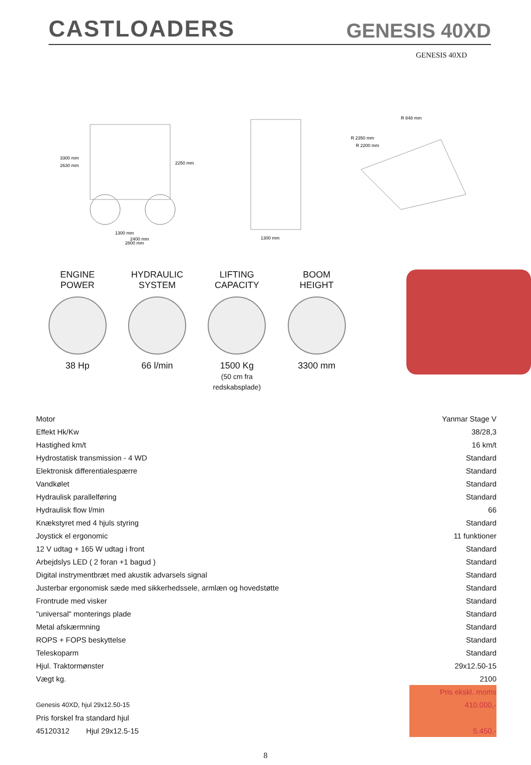CASTLOADERS
GENESIS 40XD
GENESIS 40XD
3300 mm
2630 mm
2250 mm
1300 mm
2400 mm
2800 mm
1300 mm
R 848 mm
R 2350 mm
R 2200 mm
ENGINE
POWER
38 Hp
HYDRAULIC
SYSTEM
66 l/min
LIFTING
CAPACITY
1500 Kg
(50 cm fra redskabsplade)
BOOM
HEIGHT
3300 mm
| Motor | Yanmar Stage V |
| Effekt Hk/Kw | 38/28,3 |
| Hastighed km/t | 16 km/t |
| Hydrostatisk transmission - 4 WD | Standard |
| Elektronisk differentialespærre | Standard |
| Vandkølet | Standard |
| Hydraulisk parallelføring | Standard |
| Hydraulisk flow l/min | 66 |
| Knækstyret med 4 hjuls styring | Standard |
| Joystick el ergonomic | 11 funktioner |
| 12 V udtag + 165 W udtag i front | Standard |
| Arbejdslys LED ( 2 foran +1 bagud ) | Standard |
| Digital instrymentbræt med akustik advarsels signal | Standard |
| Justerbar ergonomisk sæde med sikkerhedssele, armlæn og hovedstøtte | Standard |
| Frontrude med visker | Standard |
| "universal" monterings plade | Standard |
| Metal afskærmning | Standard |
| ROPS + FOPS beskyttelse | Standard |
| Teleskoparm | Standard |
| Hjul. Traktormønster | 29x12.50-15 |
| Vægt kg. | 2100 |
| | Pris ekskl. moms |
| Genesis 40XD, hjul 29x12.50-15 | 410.000,- |
| Pris forskel fra standard hjul | |
| 45120312 Hjul 29x12.5-15 | 5.450,- |
8